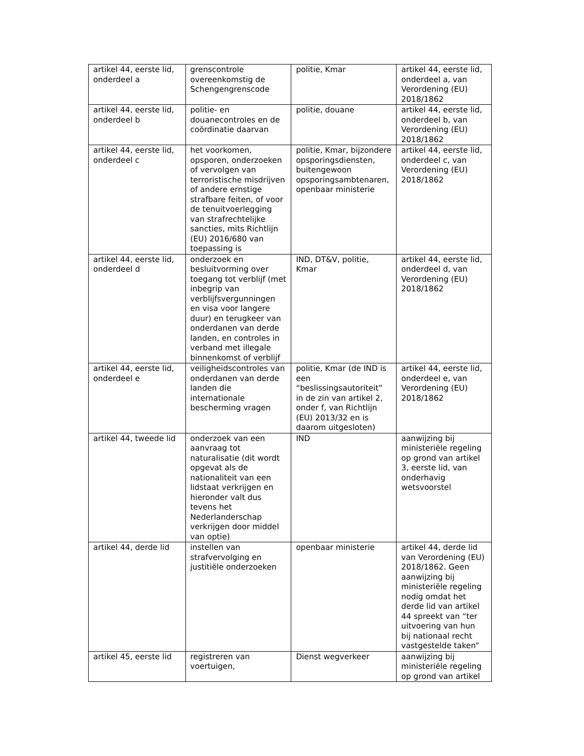| artikel 44, eerste lid, onderdeel a | grenscontrole overeenkomstig de Schengengrenscode | politie, Kmar | artikel 44, eerste lid, onderdeel a, van Verordening (EU) 2018/1862 |
| artikel 44, eerste lid, onderdeel b | politie- en douanecontroles en de coördinatie daarvan | politie, douane | artikel 44, eerste lid, onderdeel b, van Verordening (EU) 2018/1862 |
| artikel 44, eerste lid, onderdeel c | het voorkomen, opsporen, onderzoeken of vervolgen van terroristische misdrijven of andere ernstige strafbare feiten, of voor de tenuitvoerlegging van strafrechtelijke sancties, mits Richtlijn (EU) 2016/680 van toepassing is | politie, Kmar, bijzondere opsporingsdiensten, buitengewoon opsporingsambtenaren, openbaar ministerie | artikel 44, eerste lid, onderdeel c, van Verordening (EU) 2018/1862 |
| artikel 44, eerste lid, onderdeel d | onderzoek en besluitvorming over toegang tot verblijf (met inbegrip van verblijfsvergunningen en visa voor langere duur) en terugkeer van onderdanen van derde landen, en controles in verband met illegale binnenkomst of verblijf | IND, DT&V, politie, Kmar | artikel 44, eerste lid, onderdeel d, van Verordening (EU) 2018/1862 |
| artikel 44, eerste lid, onderdeel e | veiligheidscontroles van onderdanen van derde landen die internationale bescherming vragen | politie, Kmar (de IND is een “beslissingsautoriteit” in de zin van artikel 2, onder f, van Richtlijn (EU) 2013/32 en is daarom uitgesloten) | artikel 44, eerste lid, onderdeel e, van Verordening (EU) 2018/1862 |
| artikel 44, tweede lid | onderzoek van een aanvraag tot naturalisatie (dit wordt opgevat als de nationaliteit van een lidstaat verkrijgen en hieronder valt dus tevens het Nederlanderschap verkrijgen door middel van optie) | IND | aanwijzing bij ministeriële regeling op grond van artikel 3, eerste lid, van onderhavig wetsvoorstel |
| artikel 44, derde lid | instellen van strafvervolging en justitiële onderzoeken | openbaar ministerie | artikel 44, derde lid van Verordening (EU) 2018/1862. Geen aanwijzing bij ministeriële regeling nodig omdat het derde lid van artikel 44 spreekt van “ter uitvoering van hun bij nationaal recht vastgestelde taken” |
| artikel 45, eerste lid | registreren van voertuigen, | Dienst wegverkeer | aanwijzing bij ministeriële regeling op grond van artikel |